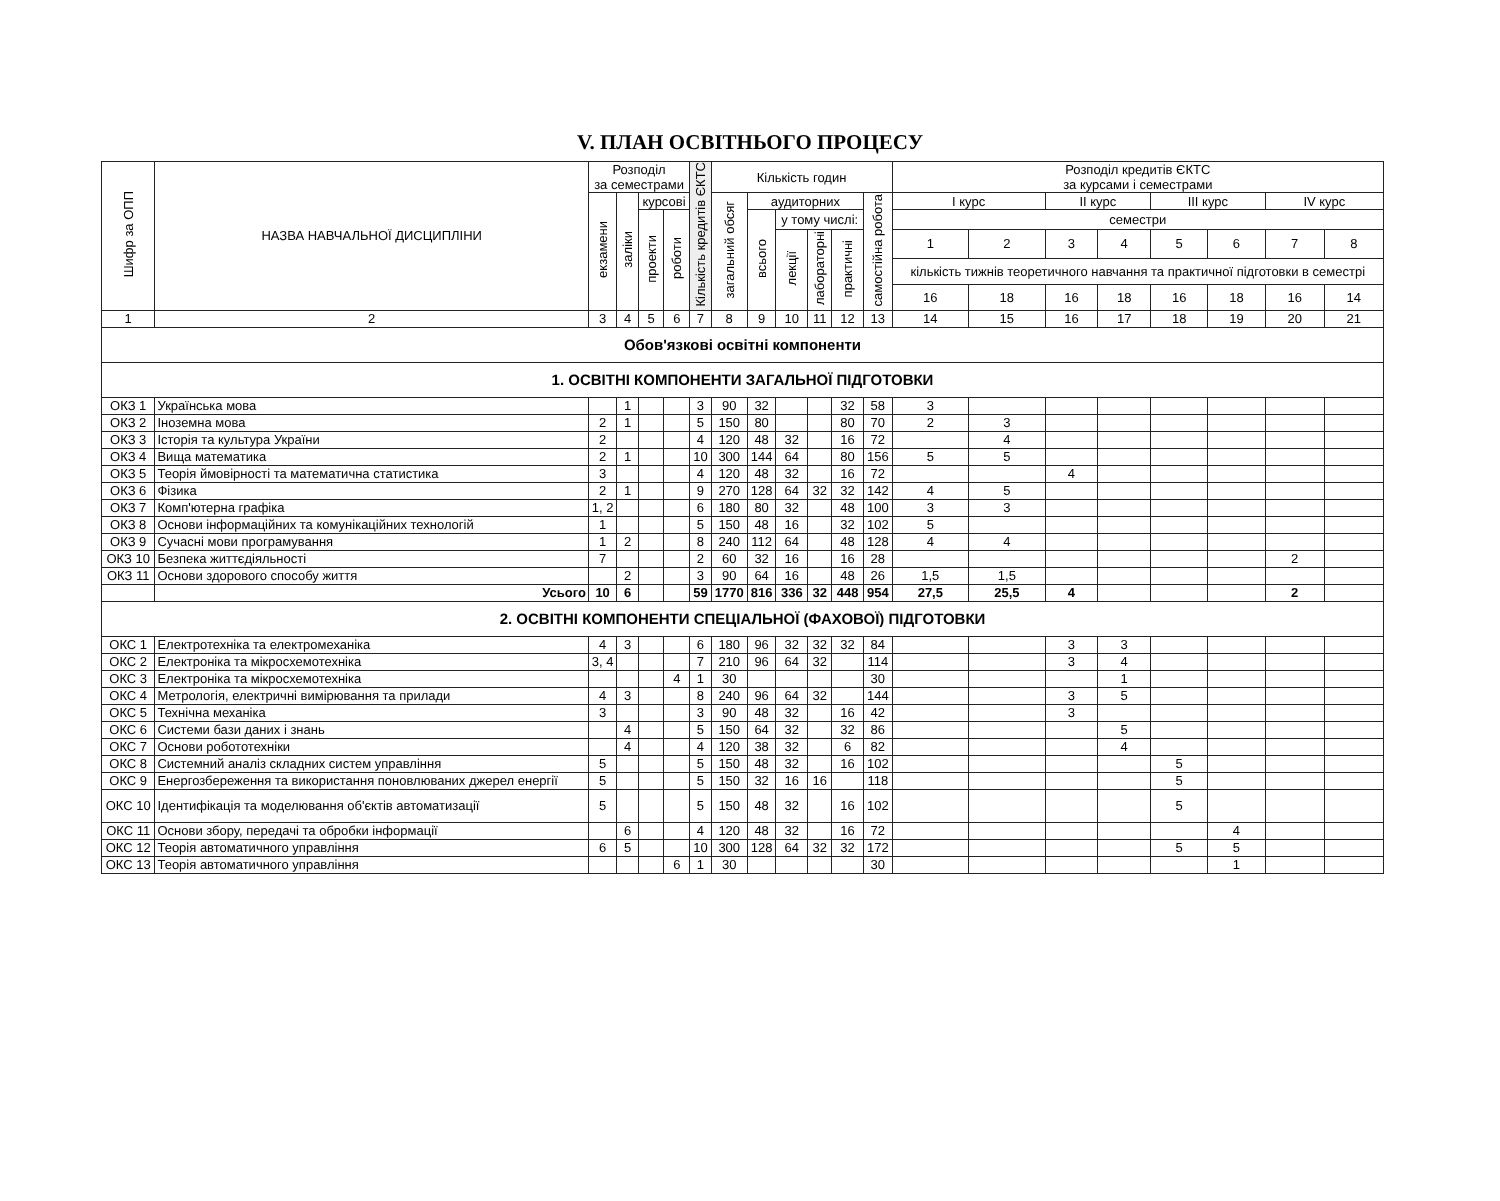V. ПЛАН ОСВІТНЬОГО ПРОЦЕСУ
| Шифр за ОПП | НАЗВА НАВЧАЛЬНОЇ ДИСЦИПЛІНИ | Розподіл за семестрами | | | | Кількість кредитів ЄКТС | Кількість годин | | | | | | Розподіл кредитів ЄКТС за курсами і семестрами | | | | | | | |
| --- | --- | --- | --- | --- | --- | --- | --- | --- | --- | --- | --- | --- | --- | --- | --- | --- | --- | --- | --- | --- |
| | | екзамени | заліки | курсові | | | загальний обсяг | аудиторних | | | | самостійна робота | І курс | | ІІ курс | | ІІІ курс | | ІV курс | |
| | | | | проекти | роботи | | | всього | у тому числі: | | | | семестри | | | | | | | |
| | | | | | | | | | лекції | лабораторні | практичні | | 1 | 2 | 3 | 4 | 5 | 6 | 7 | 8 |
| | | | | | | | | | | | | | кількість тижнів теоретичного навчання та практичної підготовки в семестрі | | | | | | | |
| | | | | | | | | | | | | | 16 | 18 | 16 | 18 | 16 | 18 | 16 | 14 |
| 1 | 2 | 3 | 4 | 5 | 6 | 7 | 8 | 9 | 10 | 11 | 12 | 13 | 14 | 15 | 16 | 17 | 18 | 19 | 20 | 21 |
| Обов'язкові освітні компоненти | | | | | | | | | | | | | | | | | | | | |
| 1. ОСВІТНІ КОМПОНЕНТИ ЗАГАЛЬНОЇ ПІДГОТОВКИ | | | | | | | | | | | | | | | | | | | | |
| ОКЗ 1 | Українська мова | | 1 | | | 3 | 90 | 32 | | | 32 | 58 | 3 | | | | | | | |
| ОКЗ 2 | Іноземна мова | 2 | 1 | | | 5 | 150 | 80 | | | 80 | 70 | 2 | 3 | | | | | | |
| ОКЗ 3 | Історія та культура України | 2 | | | | 4 | 120 | 48 | 32 | | 16 | 72 | | 4 | | | | | | |
| ОКЗ 4 | Вища математика | 2 | 1 | | | 10 | 300 | 144 | 64 | | 80 | 156 | 5 | 5 | | | | | | |
| ОКЗ 5 | Теорія ймовірності та математична статистика | 3 | | | | 4 | 120 | 48 | 32 | | 16 | 72 | | | 4 | | | | | |
| ОКЗ 6 | Фізика | 2 | 1 | | | 9 | 270 | 128 | 64 | 32 | 32 | 142 | 4 | 5 | | | | | | |
| ОКЗ 7 | Комп'ютерна графіка | 1, 2 | | | | 6 | 180 | 80 | 32 | | 48 | 100 | 3 | 3 | | | | | | |
| ОКЗ 8 | Основи інформаційних та комунікаційних технологій | 1 | | | | 5 | 150 | 48 | 16 | | 32 | 102 | 5 | | | | | | | |
| ОКЗ 9 | Сучасні мови програмування | 1 | 2 | | | 8 | 240 | 112 | 64 | | 48 | 128 | 4 | 4 | | | | | | |
| ОКЗ 10 | Безпека життєдіяльності | 7 | | | | 2 | 60 | 32 | 16 | | 16 | 28 | | | | | | | 2 | |
| ОКЗ 11 | Основи здорового способу життя | | 2 | | | 3 | 90 | 64 | 16 | | 48 | 26 | 1,5 | 1,5 | | | | | | |
| | Усього | 10 | 6 | | | 59 | 1770 | 816 | 336 | 32 | 448 | 954 | 27,5 | 25,5 | 4 | | | | 2 | |
| 2. ОСВІТНІ КОМПОНЕНТИ СПЕЦІАЛЬНОЇ (ФАХОВОЇ) ПІДГОТОВКИ | | | | | | | | | | | | | | | | | | | | |
| ОКС 1 | Електротехніка та електромеханіка | 4 | 3 | | | 6 | 180 | 96 | 32 | 32 | 32 | 84 | | | 3 | 3 | | | | |
| ОКС 2 | Електроніка та мікросхемотехніка | 3, 4 | | | | 7 | 210 | 96 | 64 | 32 | | 114 | | | 3 | 4 | | | | |
| ОКС 3 | Електроніка та мікросхемотехніка | | | | 4 | 1 | 30 | | | | | 30 | | | | 1 | | | | |
| ОКС 4 | Метрологія, електричні вимірювання та прилади | 4 | 3 | | | 8 | 240 | 96 | 64 | 32 | | 144 | | | 3 | 5 | | | | |
| ОКС 5 | Технічна механіка | 3 | | | | 3 | 90 | 48 | 32 | | 16 | 42 | | | 3 | | | | | |
| ОКС 6 | Системи бази даних і знань | | 4 | | | 5 | 150 | 64 | 32 | | 32 | 86 | | | | 5 | | | | |
| ОКС 7 | Основи робототехніки | | 4 | | | 4 | 120 | 38 | 32 | | 6 | 82 | | | | 4 | | | | |
| ОКС 8 | Системний аналіз складних систем управління | 5 | | | | 5 | 150 | 48 | 32 | | 16 | 102 | | | | | 5 | | | |
| ОКС 9 | Енергозбереження та використання поновлюваних джерел енергії | 5 | | | | 5 | 150 | 32 | 16 | 16 | | 118 | | | | | 5 | | | |
| ОКС 10 | Ідентифікація та моделювання об'єктів автоматизації | 5 | | | | 5 | 150 | 48 | 32 | | 16 | 102 | | | | | 5 | | | |
| ОКС 11 | Основи збору, передачі та обробки інформації | | 6 | | | 4 | 120 | 48 | 32 | | 16 | 72 | | | | | | 4 | | |
| ОКС 12 | Теорія автоматичного управління | 6 | 5 | | | 10 | 300 | 128 | 64 | 32 | 32 | 172 | | | | | 5 | 5 | | |
| ОКС 13 | Теорія автоматичного управління | | | | 6 | 1 | 30 | | | | | 30 | | | | | | 1 | | |